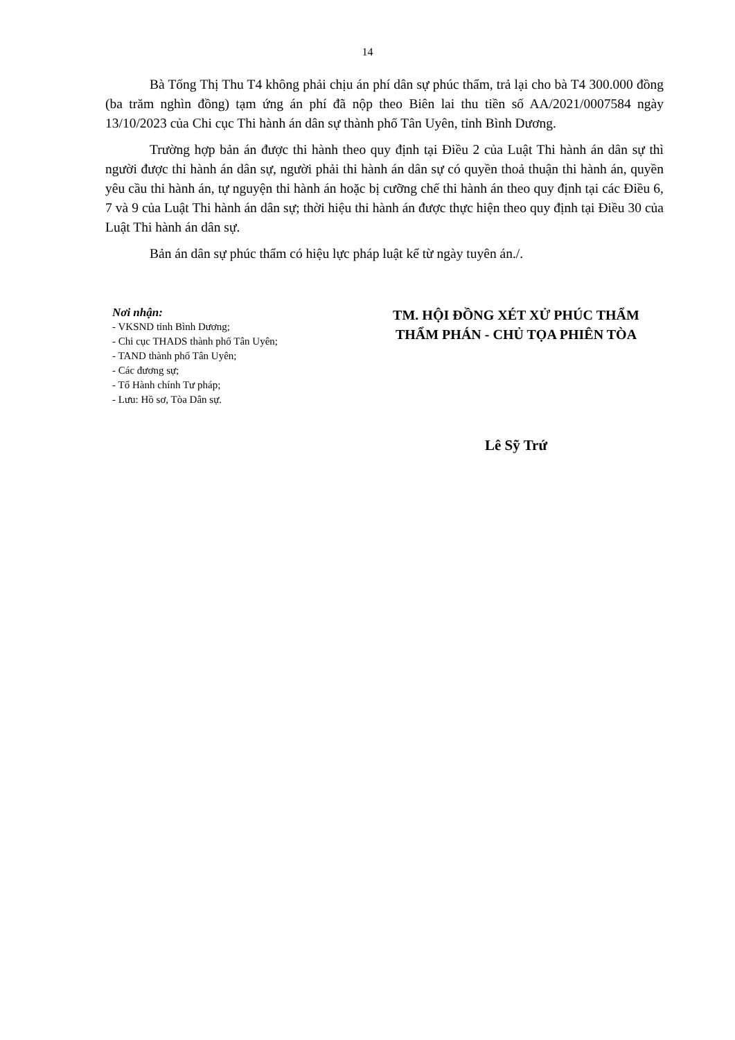14
Bà Tống Thị Thu T4 không phải chịu án phí dân sự phúc thẩm, trả lại cho bà T4 300.000 đồng (ba trăm nghìn đồng) tạm ứng án phí đã nộp theo Biên lai thu tiền số AA/2021/0007584 ngày 13/10/2023 của Chi cục Thi hành án dân sự thành phố Tân Uyên, tỉnh Bình Dương.
Trường hợp bản án được thi hành theo quy định tại Điều 2 của Luật Thi hành án dân sự thì người được thi hành án dân sự, người phải thi hành án dân sự có quyền thoả thuận thi hành án, quyền yêu cầu thi hành án, tự nguyện thi hành án hoặc bị cưỡng chế thi hành án theo quy định tại các Điều 6, 7 và 9 của Luật Thi hành án dân sự; thời hiệu thi hành án được thực hiện theo quy định tại Điều 30 của Luật Thi hành án dân sự.
Bản án dân sự phúc thẩm có hiệu lực pháp luật kể từ ngày tuyên án./.
Nơi nhận:
- VKSND tỉnh Bình Dương;
- Chi cục THADS thành phố Tân Uyên;
- TAND thành phố Tân Uyên;
- Các đương sự;
- Tổ Hành chính Tư pháp;
- Lưu: Hồ sơ, Tòa Dân sự.
TM. HỘI ĐỒNG XÉT XỬ PHÚC THẨM
THẨM PHÁN - CHỦ TỌA PHIÊN TÒA
Lê Sỹ Trứ